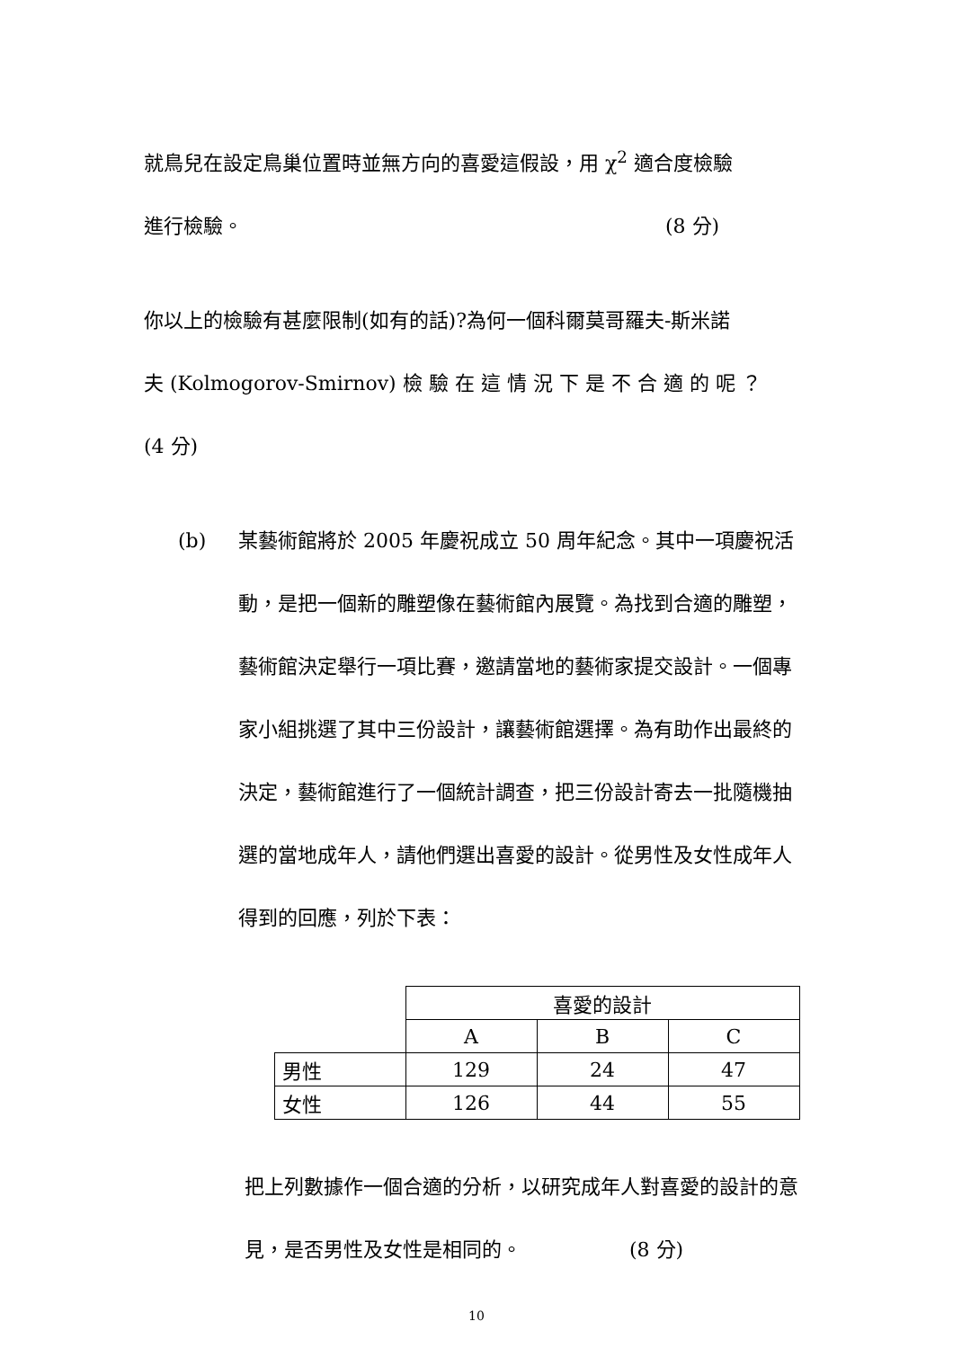就鳥兒在設定鳥巢位置時並無方向的喜愛這假設，用 χ<sup>2</sup> 適合度檢驗
進行檢驗。 (8 分)
你以上的檢驗有甚麼限制(如有的話)?為何一個科爾莫哥羅夫-斯米諾
夫 (Kolmogorov-Smirnov) 檢 驗 在 這 情 況 下 是 不 合 適 的 呢 ？
(4 分)
(b) 某藝術館將於 2005 年慶祝成立 50 周年紀念。其中一項慶祝活動，是把一個新的雕塑像在藝術館內展覽。為找到合適的雕塑，藝術館決定舉行一項比賽，邀請當地的藝術家提交設計。一個專家小組挑選了其中三份設計，讓藝術館選擇。為有助作出最終的決定，藝術館進行了一個統計調查，把三份設計寄去一批隨機抽選的當地成年人，請他們選出喜愛的設計。從男性及女性成年人得到的回應，列於下表：
| | 喜愛的設計 | | |
| | A | B | C |
| 男性 | 129 | 24 | 47 |
| 女性 | 126 | 44 | 55 |
把上列數據作一個合適的分析，以研究成年人對喜愛的設計的意見，是否男性及女性是相同的。 (8 分)
10